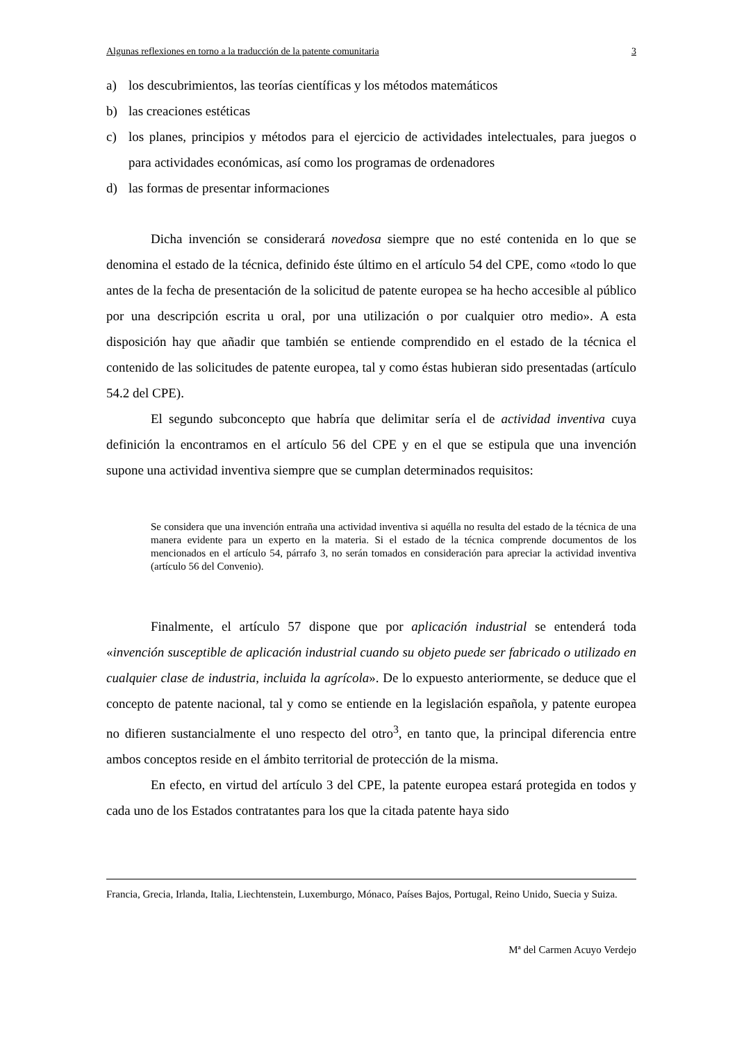Algunas reflexiones en torno a la traducción de la patente comunitaria 3
a) los descubrimientos, las teorías científicas y los métodos matemáticos
b) las creaciones estéticas
c) los planes, principios y métodos para el ejercicio de actividades intelectuales, para juegos o para actividades económicas, así como los programas de ordenadores
d) las formas de presentar informaciones
Dicha invención se considerará novedosa siempre que no esté contenida en lo que se denomina el estado de la técnica, definido éste último en el artículo 54 del CPE, como «todo lo que antes de la fecha de presentación de la solicitud de patente europea se ha hecho accesible al público por una descripción escrita u oral, por una utilización o por cualquier otro medio». A esta disposición hay que añadir que también se entiende comprendido en el estado de la técnica el contenido de las solicitudes de patente europea, tal y como éstas hubieran sido presentadas (artículo 54.2 del CPE).
El segundo subconcepto que habría que delimitar sería el de actividad inventiva cuya definición la encontramos en el artículo 56 del CPE y en el que se estipula que una invención supone una actividad inventiva siempre que se cumplan determinados requisitos:
Se considera que una invención entraña una actividad inventiva si aquélla no resulta del estado de la técnica de una manera evidente para un experto en la materia. Si el estado de la técnica comprende documentos de los mencionados en el artículo 54, párrafo 3, no serán tomados en consideración para apreciar la actividad inventiva (artículo 56 del Convenio).
Finalmente, el artículo 57 dispone que por aplicación industrial se entenderá toda «invención susceptible de aplicación industrial cuando su objeto puede ser fabricado o utilizado en cualquier clase de industria, incluida la agrícola». De lo expuesto anteriormente, se deduce que el concepto de patente nacional, tal y como se entiende en la legislación española, y patente europea no difieren sustancialmente el uno respecto del otro<sup>3</sup>, en tanto que, la principal diferencia entre ambos conceptos reside en el ámbito territorial de protección de la misma.
En efecto, en virtud del artículo 3 del CPE, la patente europea estará protegida en todos y cada uno de los Estados contratantes para los que la citada patente haya sido
Francia, Grecia, Irlanda, Italia, Liechtenstein, Luxemburgo, Mónaco, Países Bajos, Portugal, Reino Unido, Suecia y Suiza.
Mª del Carmen Acuyo Verdejo